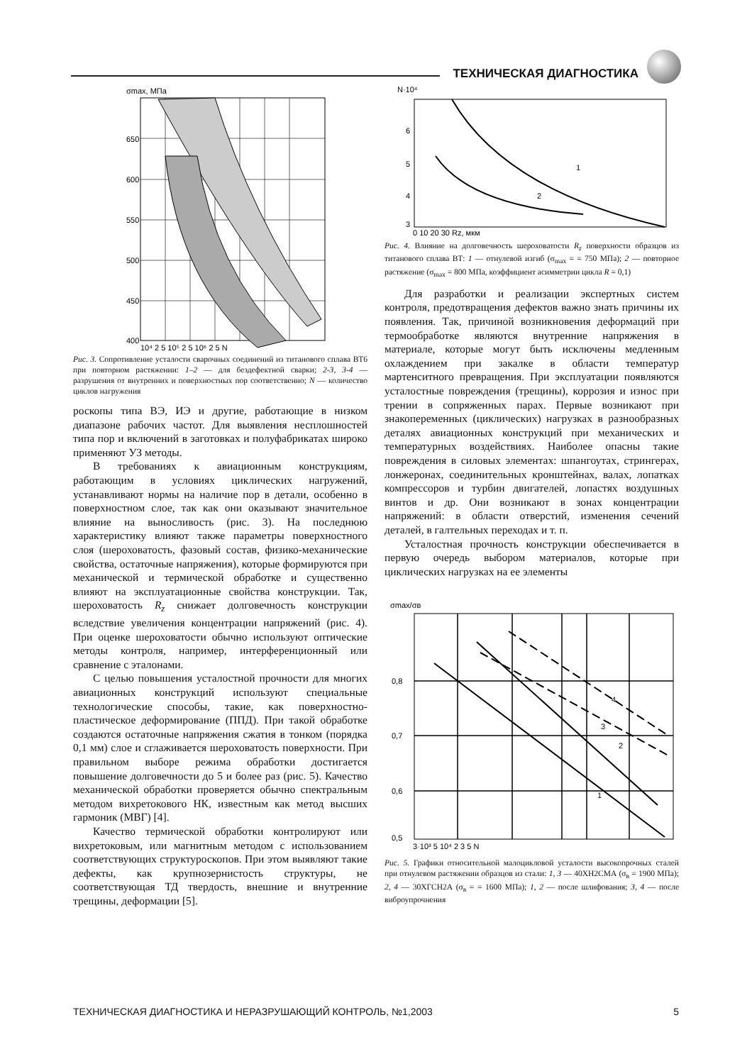ТЕХНИЧЕСКАЯ ДИАГНОСТИКА
σmax, МПа
650
600
550
500
450
400
10⁴ 2 5 10⁵ 2 5 10⁶ 2 5 N
Рис. 3. Сопротивление усталости сварочных соединений из титанового сплава ВТ6 при повторном растяжении: 1–2 — для бездефектной сварки; 2-3, 3-4 — разрушения от внутренних и поверхностных пор соответственно; N — количество циклов нагружения
роскопы типа ВЭ, ИЭ и другие, работающие в низком диапазоне рабочих частот. Для выявления несплошностей типа пор и включений в заготовках и полуфабрикатах широко применяют УЗ методы.
В требованиях к авиационным конструкциям, работающим в условиях циклических нагружений, устанавливают нормы на наличие пор в детали, особенно в поверхностном слое, так как они оказывают значительное влияние на выносливость (рис. 3). На последнюю характеристику влияют также параметры поверхностного слоя (шероховатость, фазовый состав, физико-механические свойства, остаточные напряжения), которые формируются при механической и термической обработке и существенно влияют на эксплуатационные свойства конструкции. Так, шероховатость R<sub>z</sub> снижает долговечность конструкции вследствие увеличения концентрации напряжений (рис. 4). При оценке шероховатости обычно используют оптические методы контроля, например, интерференционный или сравнение с эталонами.
С целью повышения усталостной прочности для многих авиационных конструкций используют специальные технологические способы, такие, как поверхностно-пластическое деформирование (ППД). При такой обработке создаются остаточные напряжения сжатия в тонком (порядка 0,1 мм) слое и сглаживается шероховатость поверхности. При правильном выборе режима обработки достигается повышение долговечности до 5 и более раз (рис. 5). Качество механической обработки проверяется обычно спектральным методом вихретокового НК, известным как метод высших гармоник (МВГ) [4].
Качество термической обработки контролируют или вихретоковым, или магнитным методом с использованием соответствующих структуроскопов. При этом выявляют такие дефекты, как крупнозернистость структуры, не соответствующая ТД твердость, внешние и внутренние трещины, деформации [5].
N·10⁴
1
2
6
5
4
3
0 10 20 30 Rz, мкм
Рис. 4. Влияние на долговечность шероховатости R<sub>z</sub> поверхности образцов из титанового сплава ВТ: 1 — отнулевой изгиб (σ<sub>max</sub> = = 750 МПа); 2 — повторное растяжение (σ<sub>max</sub> = 800 МПа, коэффициент асимметрии цикла R = 0,1)
Для разработки и реализации экспертных систем контроля, предотвращения дефектов важно знать причины их появления. Так, причиной возникновения деформаций при термообработке являются внутренние напряжения в материале, которые могут быть исключены медленным охлаждением при закалке в области температур мартенситного превращения. При эксплуатации появляются усталостные повреждения (трещины), коррозия и износ при трении в сопряженных парах. Первые возникают при знакопеременных (циклических) нагрузках в разнообразных деталях авиационных конструкций при механических и температурных воздействиях. Наиболее опасны такие повреждения в силовых элементах: шпангоутах, стрингерах, лонжеронах, соединительных кронштейнах, валах, лопатках компрессоров и турбин двигателей, лопастях воздушных винтов и др. Они возникают в зонах концентрации напряжений: в области отверстий, изменения сечений деталей, в галтельных переходах и т. п.
Усталостная прочность конструкции обеспечивается в первую очередь выбором материалов, которые при циклических нагрузках на ее элементы
σmax/σв
1
2
3
4
0,8
0,7
0,6
0,5
3·10³ 5 10⁴ 2 3 5 N
Рис. 5. Графики относительной малоцикловой усталости высокопрочных сталей при отнулевом растяжении образцов из стали: 1, 3 — 40ХН2СМА (σ<sub>в</sub> = 1900 МПа); 2, 4 — 30ХГСН2А (σ<sub>в</sub> = = 1600 МПа); 1, 2 — после шлифования; 3, 4 — после виброупрочнения
ТЕХНИЧЕСКАЯ ДИАГНОСТИКА И НЕРАЗРУШАЮЩИЙ КОНТРОЛЬ, №1,2003 5